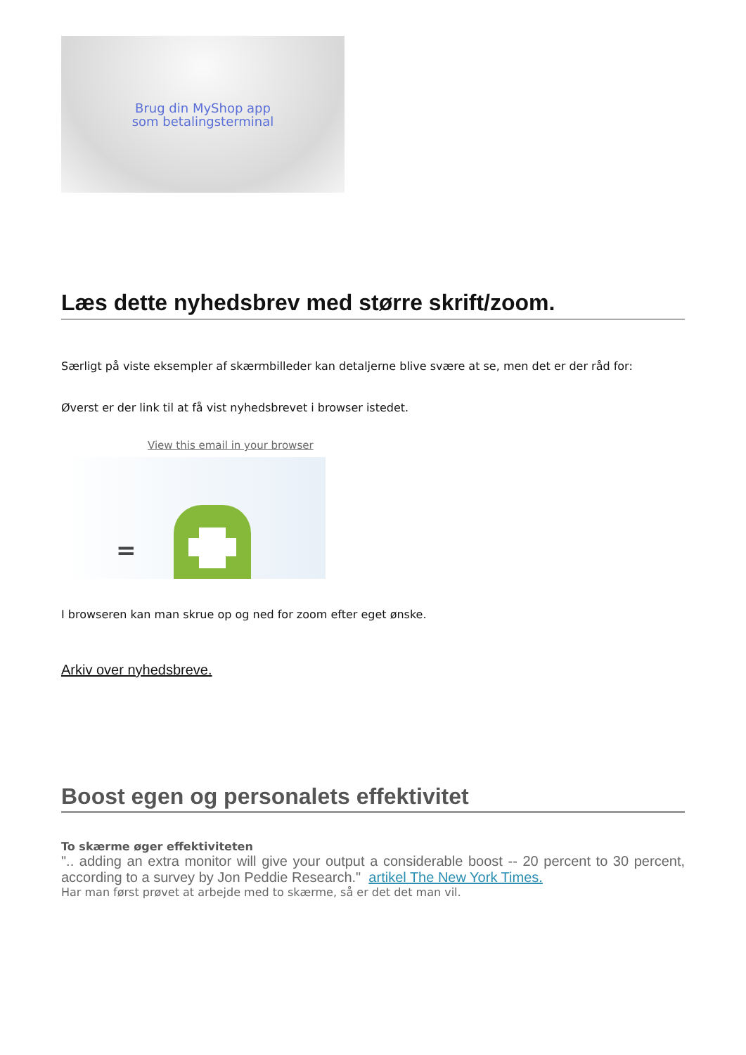Brug din MyShop app
som betalingsterminal
Læs dette nyhedsbrev med større skrift/zoom.
Særligt på viste eksempler af skærmbilleder kan detaljerne blive svære at se, men det er der råd for:
Øverst er der link til at få vist nyhedsbrevet i browser istedet.
View this email in your browser
=
I browseren kan man skrue op og ned for zoom efter eget ønske.
Arkiv over nyhedsbreve.
Boost egen og personalets effektivitet
To skærme øger effektiviteten
".. adding an extra monitor will give your output a considerable boost -- 20 percent to 30 percent, according to a survey by Jon Peddie Research." artikel The New York Times.
Har man først prøvet at arbejde med to skærme, så er det det man vil.